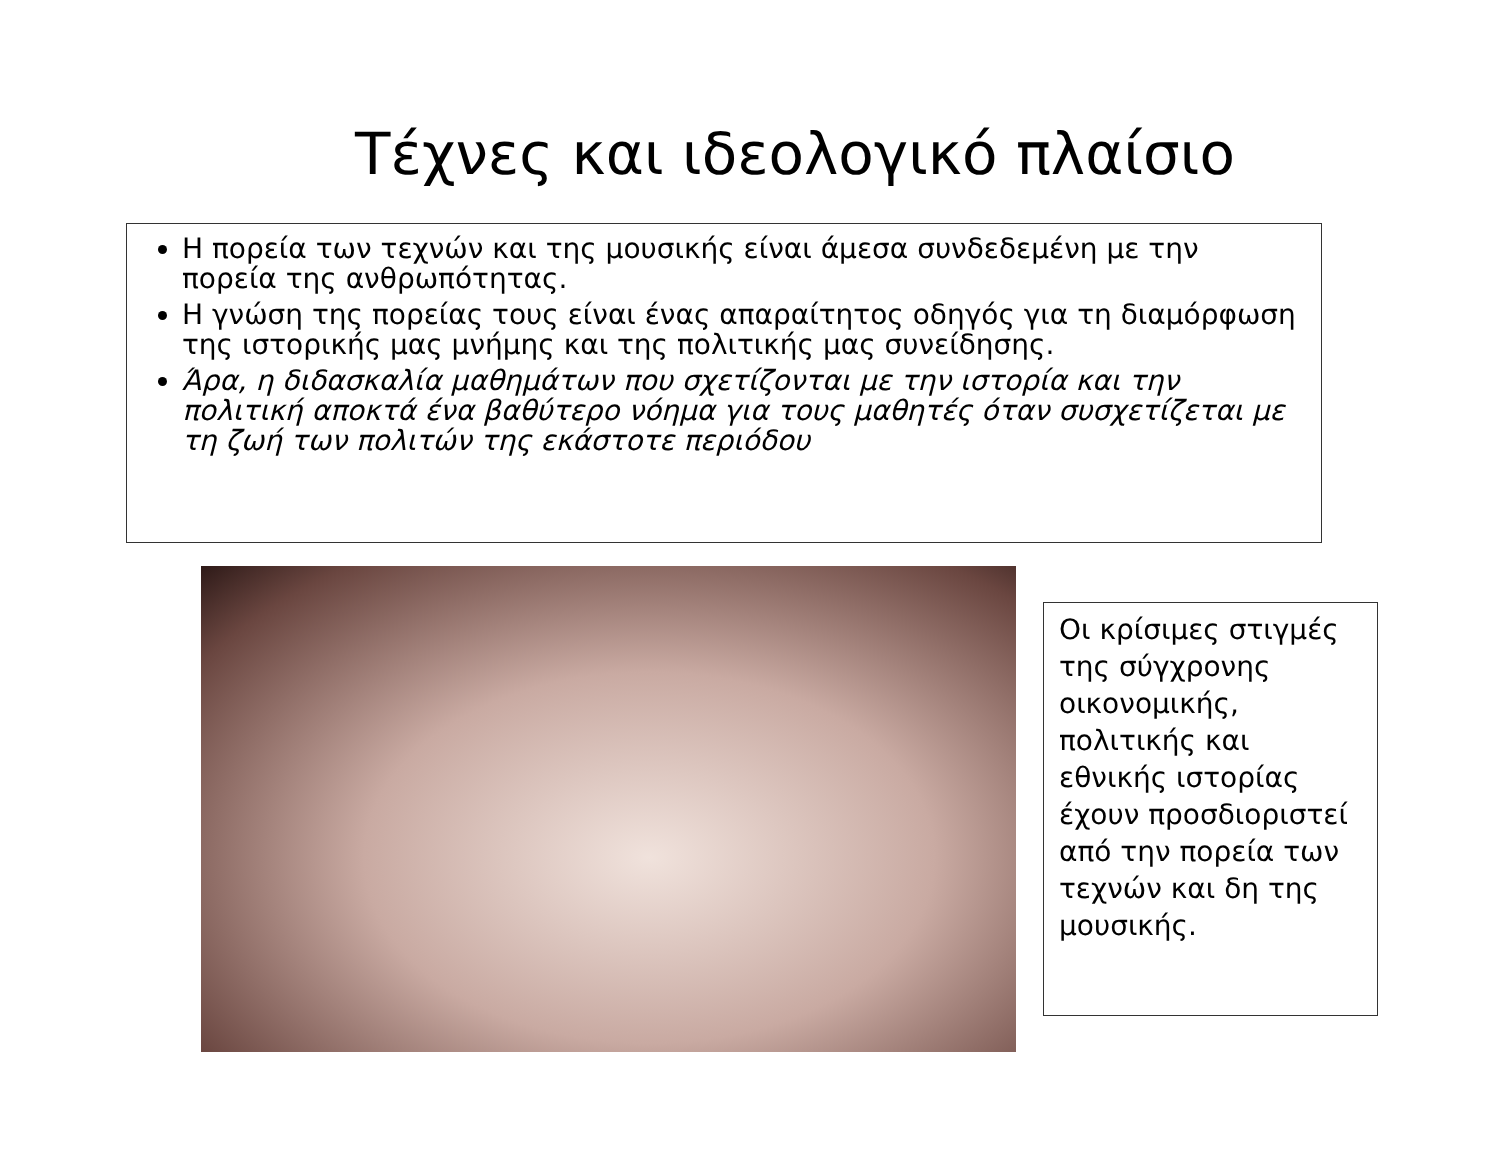Τέχνες και ιδεολογικό πλαίσιο
Η πορεία των τεχνών και της μουσικής είναι άμεσα συνδεδεμένη με την πορεία της ανθρωπότητας.
Η γνώση της πορείας τους είναι ένας απαραίτητος οδηγός για τη διαμόρφωση της ιστορικής μας μνήμης και της πολιτικής μας συνείδησης.
Άρα, η διδασκαλία μαθημάτων που σχετίζονται με την ιστορία και την πολιτική αποκτά ένα βαθύτερο νόημα για τους μαθητές όταν συσχετίζεται με τη ζωή των πολιτών της εκάστοτε περιόδου
Οι κρίσιμες στιγμές της σύγχρονης οικονομικής, πολιτικής και εθνικής ιστορίας έχουν προσδιοριστεί από την πορεία των τεχνών και δη της μουσικής.